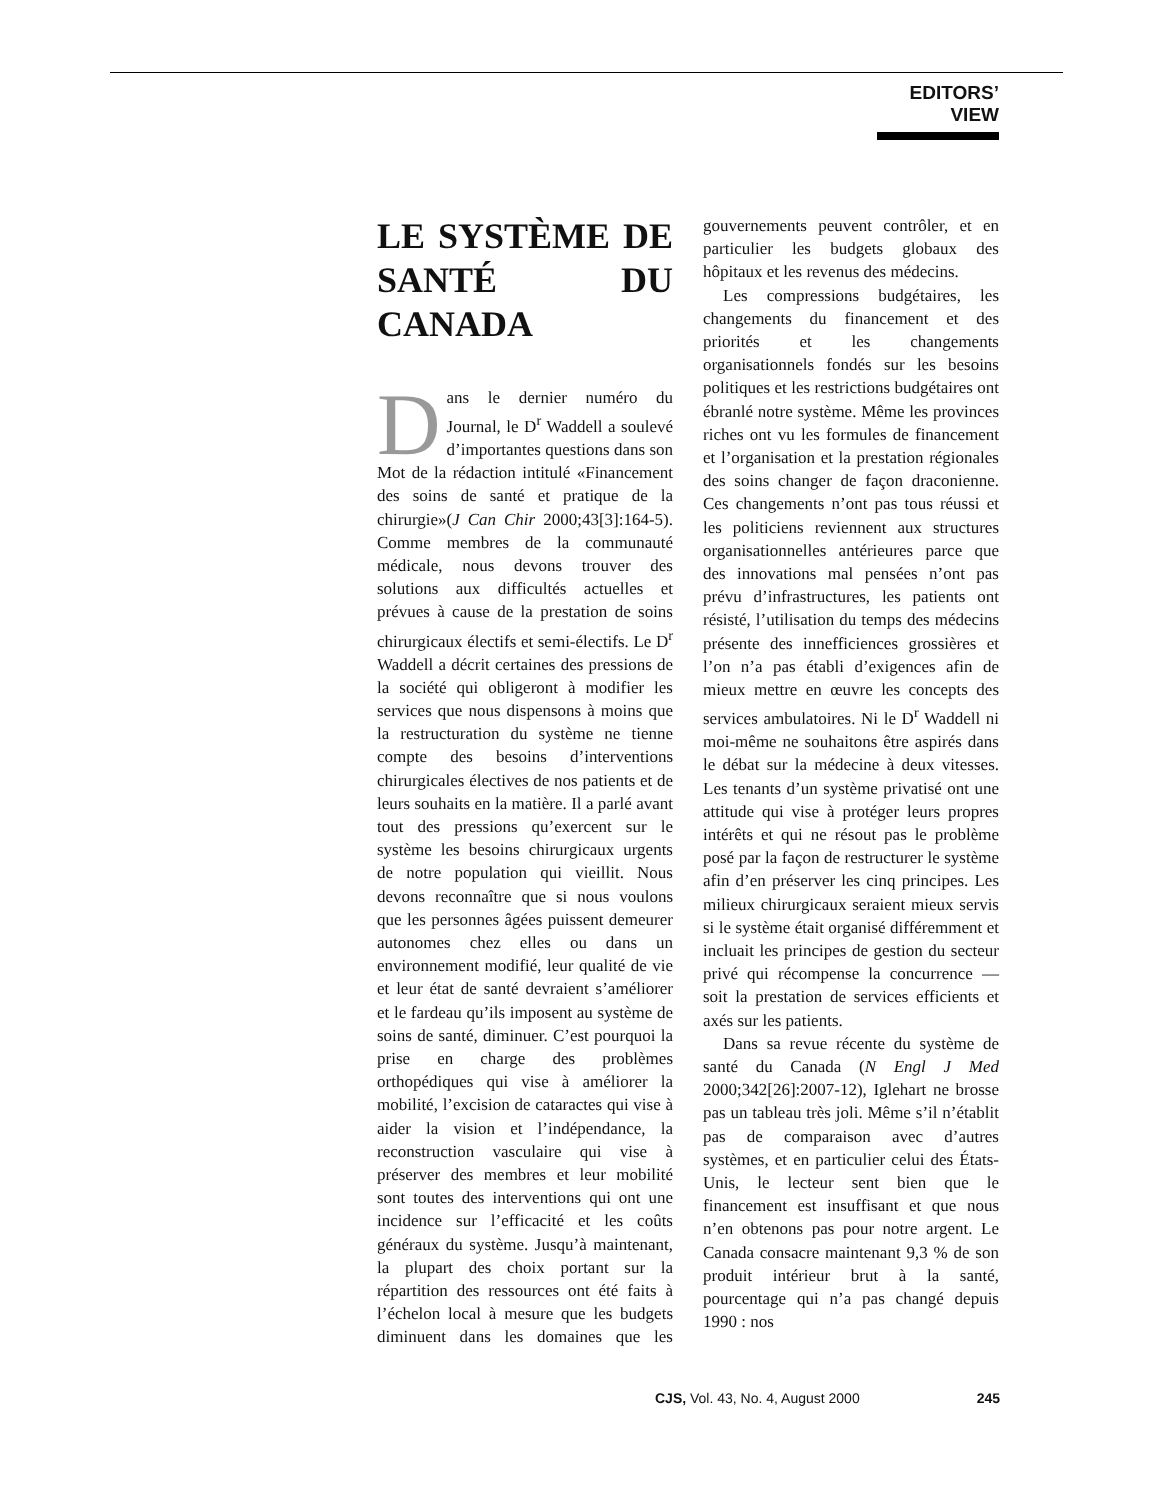EDITORS’ VIEW
LE SYSTÈME DE SANTÉ DU CANADA
Dans le dernier numéro du Journal, le D<sup>r</sup> Waddell a soulevé d’importantes questions dans son Mot de la rédaction intitulé «Financement des soins de santé et pratique de la chirurgie»(J Can Chir 2000;43[3]:164-5). Comme membres de la communauté médicale, nous devons trouver des solutions aux difficultés actuelles et prévues à cause de la prestation de soins chirurgicaux électifs et semi-électifs. Le D<sup>r</sup> Waddell a décrit certaines des pressions de la société qui obligeront à modifier les services que nous dispensons à moins que la restructuration du système ne tienne compte des besoins d’interventions chirurgicales électives de nos patients et de leurs souhaits en la matière. Il a parlé avant tout des pressions qu’exercent sur le système les besoins chirurgicaux urgents de notre population qui vieillit. Nous devons reconnaître que si nous voulons que les personnes âgées puissent demeurer autonomes chez elles ou dans un environnement modifié, leur qualité de vie et leur état de santé devraient s’améliorer et le fardeau qu’ils imposent au système de soins de santé, diminuer. C’est pourquoi la prise en charge des problèmes orthopédiques qui vise à améliorer la mobilité, l’excision de cataractes qui vise à aider la vision et l’indépendance, la reconstruction vasculaire qui vise à préserver des membres et leur mobilité sont toutes des interventions qui ont une incidence sur l’efficacité et les coûts généraux du système. Jusqu’à maintenant, la plupart des choix portant sur la répartition des ressources ont été faits à l’échelon local à mesure que les budgets diminuent dans les domaines que les gouvernements peuvent contrôler, et en particulier les budgets globaux des hôpitaux et les revenus des médecins.
Les compressions budgétaires, les changements du financement et des priorités et les changements organisationnels fondés sur les besoins politiques et les restrictions budgétaires ont ébranlé notre système. Même les provinces riches ont vu les formules de financement et l’organisation et la prestation régionales des soins changer de façon draconienne. Ces changements n’ont pas tous réussi et les politiciens reviennent aux structures organisationnelles antérieures parce que des innovations mal pensées n’ont pas prévu d’infrastructures, les patients ont résisté, l’utilisation du temps des médecins présente des innefficiences grossières et l’on n’a pas établi d’exigences afin de mieux mettre en œuvre les concepts des services ambulatoires. Ni le D<sup>r</sup> Waddell ni moi-même ne souhaitons être aspirés dans le débat sur la médecine à deux vitesses. Les tenants d’un système privatisé ont une attitude qui vise à protéger leurs propres intérêts et qui ne résout pas le problème posé par la façon de restructurer le système afin d’en préserver les cinq principes. Les milieux chirurgicaux seraient mieux servis si le système était organisé différemment et incluait les principes de gestion du secteur privé qui récompense la concurrence — soit la prestation de services efficients et axés sur les patients.
Dans sa revue récente du système de santé du Canada (N Engl J Med 2000;342[26]:2007-12), Iglehart ne brosse pas un tableau très joli. Même s’il n’établit pas de comparaison avec d’autres systèmes, et en particulier celui des États-Unis, le lecteur sent bien que le financement est insuffisant et que nous n’en obtenons pas pour notre argent. Le Canada consacre maintenant 9,3 % de son produit intérieur brut à la santé, pourcentage qui n’a pas changé depuis 1990 : nos
CJS, Vol. 43, No. 4, August 2000 245